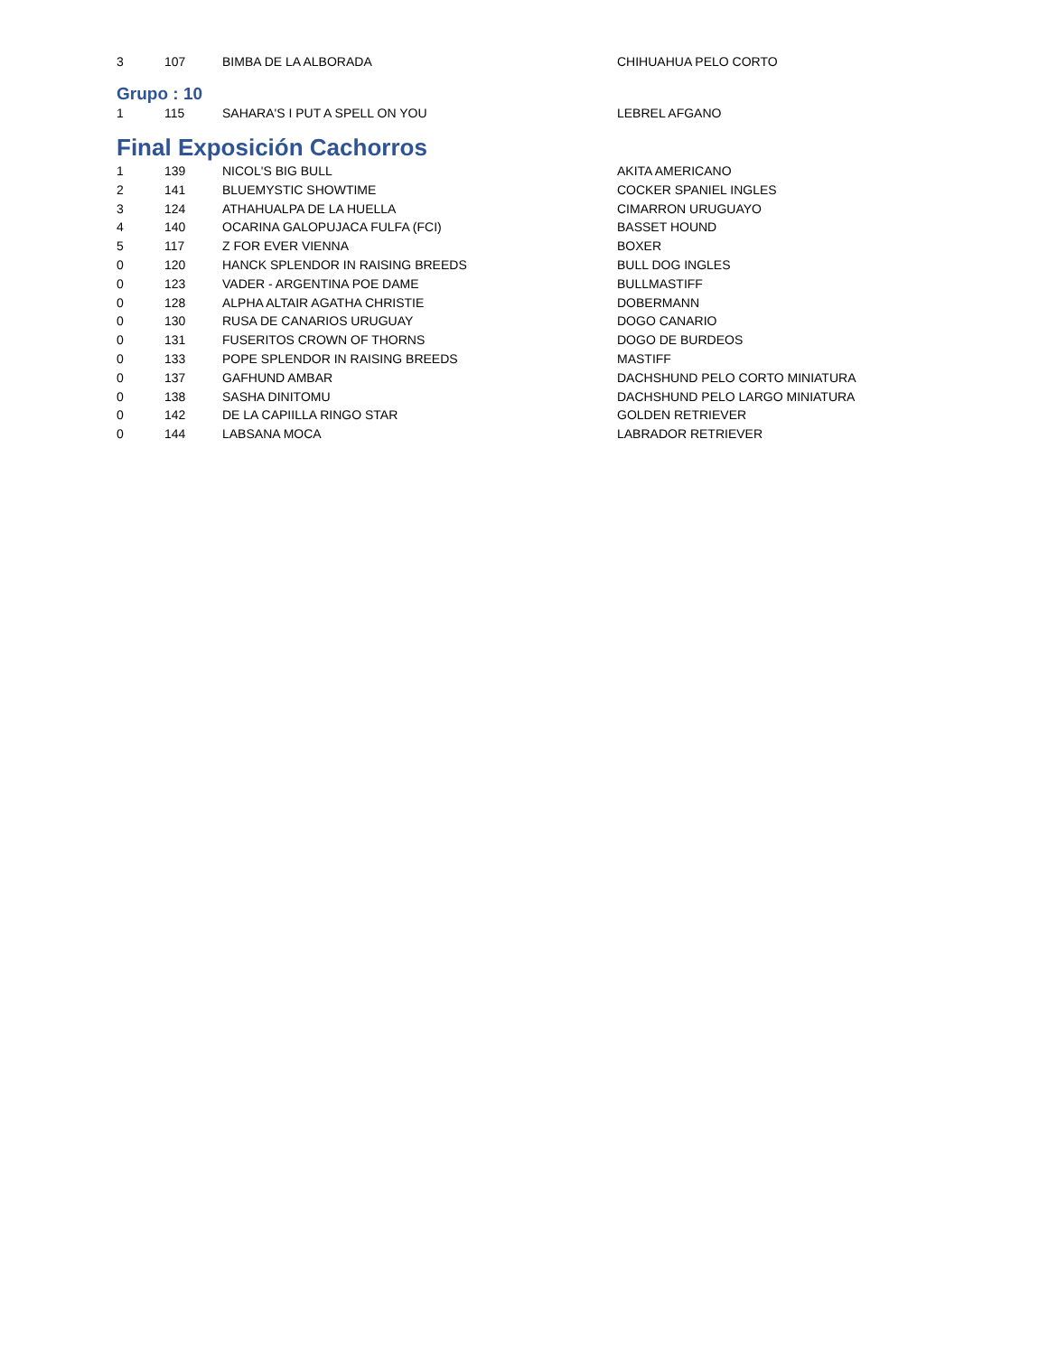| 3 | 107 | BIMBA DE LA ALBORADA | CHIHUAHUA PELO CORTO |
Grupo : 10
| 1 | 115 | SAHARA'S I PUT A SPELL ON YOU | LEBREL AFGANO |
Final Exposición Cachorros
| 1 | 139 | NICOL'S BIG BULL | AKITA AMERICANO |
| 2 | 141 | BLUEMYSTIC SHOWTIME | COCKER SPANIEL INGLES |
| 3 | 124 | ATHAHUALPA DE LA HUELLA | CIMARRON URUGUAYO |
| 4 | 140 | OCARINA GALOPUJACA FULFA (FCI) | BASSET HOUND |
| 5 | 117 | Z FOR EVER VIENNA | BOXER |
| 0 | 120 | HANCK SPLENDOR IN RAISING BREEDS | BULL DOG INGLES |
| 0 | 123 | VADER - ARGENTINA POE DAME | BULLMASTIFF |
| 0 | 128 | ALPHA ALTAIR AGATHA CHRISTIE | DOBERMANN |
| 0 | 130 | RUSA DE CANARIOS URUGUAY | DOGO CANARIO |
| 0 | 131 | FUSERITOS CROWN OF THORNS | DOGO DE BURDEOS |
| 0 | 133 | POPE SPLENDOR IN RAISING BREEDS | MASTIFF |
| 0 | 137 | GAFHUND AMBAR | DACHSHUND PELO CORTO MINIATURA |
| 0 | 138 | SASHA DINITOMU | DACHSHUND PELO LARGO MINIATURA |
| 0 | 142 | DE LA CAPIILLA RINGO STAR | GOLDEN RETRIEVER |
| 0 | 144 | LABSANA MOCA | LABRADOR RETRIEVER |